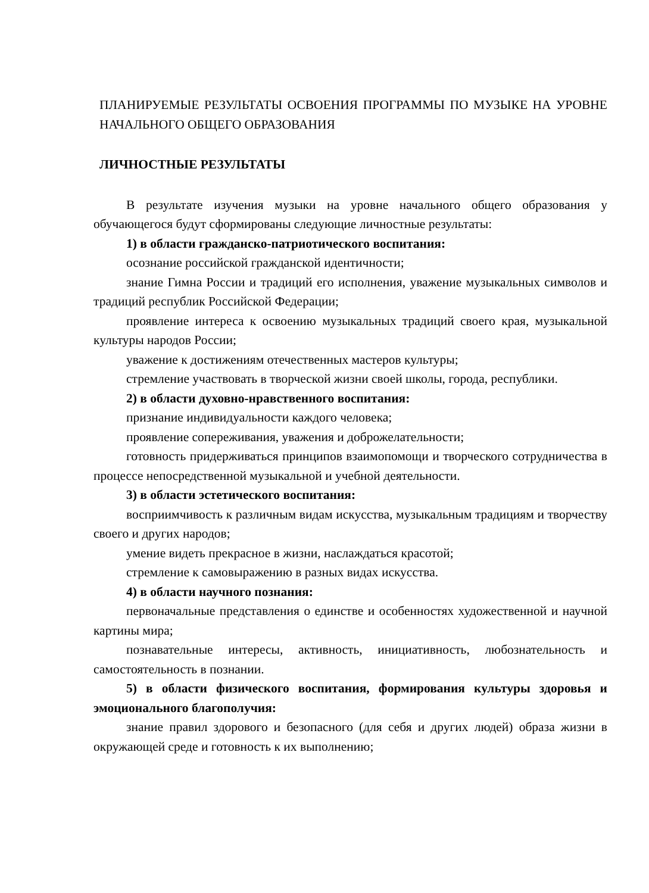ПЛАНИРУЕМЫЕ РЕЗУЛЬТАТЫ ОСВОЕНИЯ ПРОГРАММЫ ПО МУЗЫКЕ НА УРОВНЕ НАЧАЛЬНОГО ОБЩЕГО ОБРАЗОВАНИЯ
ЛИЧНОСТНЫЕ РЕЗУЛЬТАТЫ
В результате изучения музыки на уровне начального общего образования у обучающегося будут сформированы следующие личностные результаты:
1) в области гражданско-патриотического воспитания:
осознание российской гражданской идентичности;
знание Гимна России и традиций его исполнения, уважение музыкальных символов и традиций республик Российской Федерации;
проявление интереса к освоению музыкальных традиций своего края, музыкальной культуры народов России;
уважение к достижениям отечественных мастеров культуры;
стремление участвовать в творческой жизни своей школы, города, республики.
2) в области духовно-нравственного воспитания:
признание индивидуальности каждого человека;
проявление сопереживания, уважения и доброжелательности;
готовность придерживаться принципов взаимопомощи и творческого сотрудничества в процессе непосредственной музыкальной и учебной деятельности.
3) в области эстетического воспитания:
восприимчивость к различным видам искусства, музыкальным традициям и творчеству своего и других народов;
умение видеть прекрасное в жизни, наслаждаться красотой;
стремление к самовыражению в разных видах искусства.
4) в области научного познания:
первоначальные представления о единстве и особенностях художественной и научной картины мира;
познавательные интересы, активность, инициативность, любознательность и самостоятельность в познании.
5) в области физического воспитания, формирования культуры здоровья и эмоционального благополучия:
знание правил здорового и безопасного (для себя и других людей) образа жизни в окружающей среде и готовность к их выполнению;